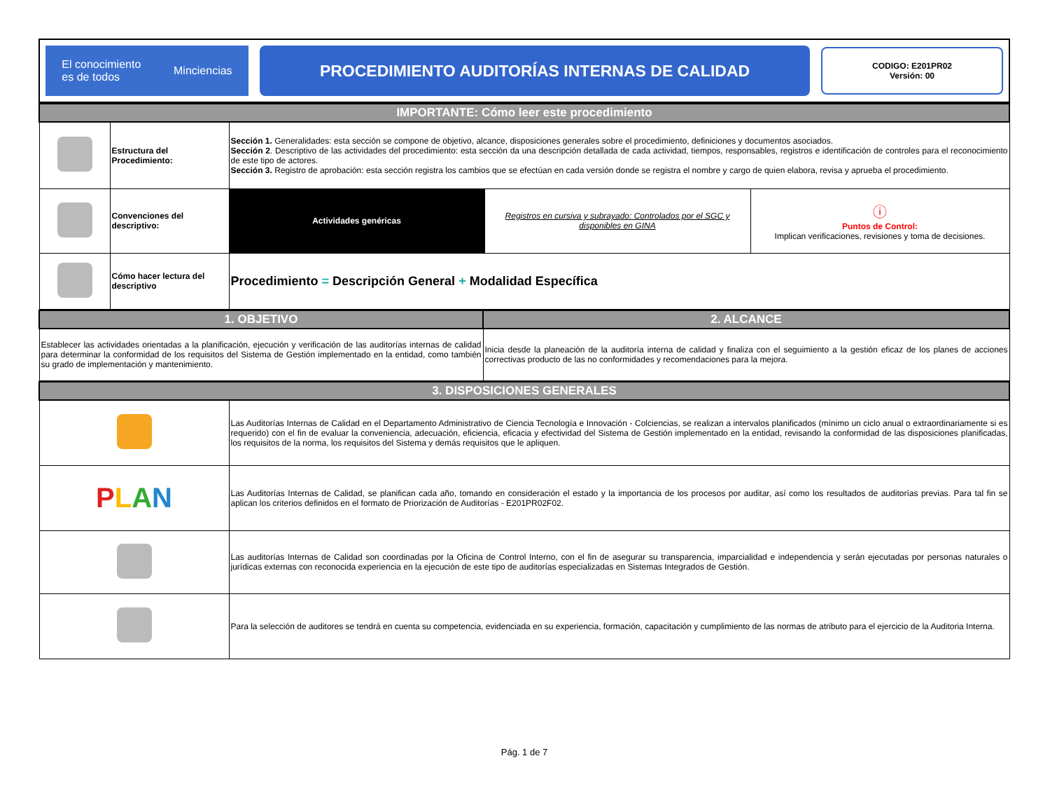| El conocimiento es de todos Minciencias | PROCEDIMIENTO AUDITORÍAS INTERNAS DE CALIDAD | CODIGO: E201PR02 Versión: 00 |
| IMPORTANTE: Cómo leer este procedimiento | | | | |
| | Estructura del Procedimiento: | Sección 1. Generalidades: esta sección se compone de objetivo, alcance, disposiciones generales sobre el procedimiento, definiciones y documentos asociados. Sección 2 . Descriptivo de las actividades del procedimiento: esta sección da una descripción detallada de cada actividad, tiempos, responsables, registros e identificación de controles para el reconocimiento de este tipo de actores. Sección 3. Registro de aprobación: esta sección registra los cambios que se efectúan en cada versión donde se registra el nombre y cargo de quien elabora, revisa y aprueba el procedimiento. | | |
| | Convenciones del descriptivo: | Actividades genéricas | Registros en cursiva y subrayado: Controlados por el SGC y disponibles en GINA | ⓘ Puntos de Control: Implican verificaciones, revisiones y toma de decisiones. |
| | Cómo hacer lectura del descriptivo | Procedimiento = Descripción General + Modalidad Específica | | |
| 1. OBJETIVO | 2. ALCANCE |
| Establecer las actividades orientadas a la planificación, ejecución y verificación de las auditorías internas de calidad para determinar la conformidad de los requisitos del Sistema de Gestión implementado en la entidad, como también su grado de implementación y mantenimiento. | Inicia desde la planeación de la auditoría interna de calidad y finaliza con el seguimiento a la gestión eficaz de los planes de acciones correctivas producto de las no conformidades y recomendaciones para la mejora. |
| 3. DISPOSICIONES GENERALES | |
| | Las Auditorías Internas de Calidad en el Departamento Administrativo de Ciencia Tecnología e Innovación - Colciencias, se realizan a intervalos planificados (mínimo un ciclo anual o extraordinariamente si es requerido) con el fin de evaluar la conveniencia, adecuación, eficiencia, eficacia y efectividad del Sistema de Gestión implementado en la entidad, revisando la conformidad de las disposiciones planificadas, los requisitos de la norma, los requisitos del Sistema y demás requisitos que le apliquen. |
| P L A N | Las Auditorías Internas de Calidad, se planifican cada año, tomando en consideración el estado y la importancia de los procesos por auditar, así como los resultados de auditorías previas. Para tal fin se aplican los criterios definidos en el formato de Priorización de Auditorías - E201PR02F02. |
| | Las auditorías Internas de Calidad son coordinadas por la Oficina de Control Interno, con el fin de asegurar su transparencia, imparcialidad e independencia y serán ejecutadas por personas naturales o jurídicas externas con reconocida experiencia en la ejecución de este tipo de auditorías especializadas en Sistemas Integrados de Gestión. |
| | Para la selección de auditores se tendrá en cuenta su competencia, evidenciada en su experiencia, formación, capacitación y cumplimiento de las normas de atributo para el ejercicio de la Auditoria Interna. |
Pág. 1 de 7